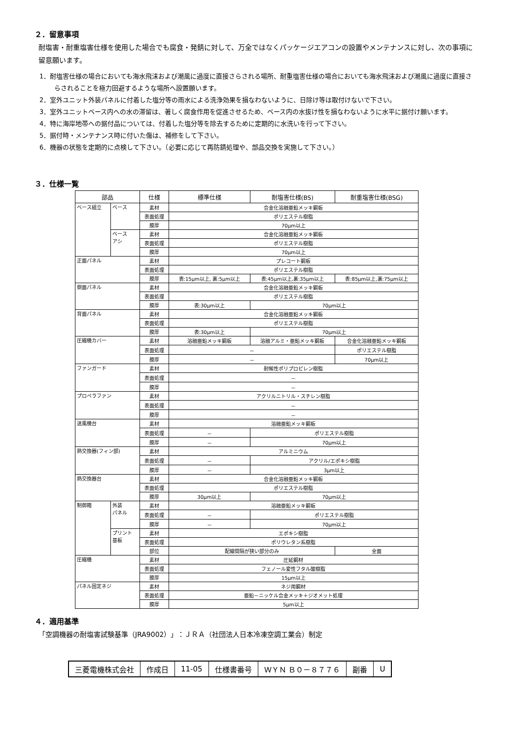２．留意事項
耐塩害・耐重塩害仕様を使用した場合でも腐食・発錆に対して、万全ではなくパッケージエアコンの設置やメンテナンスに対し、次の事項に留意願います。
1．耐塩害仕様の場合においても海水飛沫および潮風に過度に直接さらされる場所、耐重塩害仕様の場合においても海水飛沫および潮風に過度に直接さらされることを極力回避するような場所へ設置願います。
2．室外ユニット外装パネルに付着した塩分等の雨水による洗浄効果を損なわないように、日除け等は取付けないで下さい。
3．室外ユニットベース内への水の滞留は、著しく腐食作用を促進させるため、ベース内の水抜け性を損なわないように水平に据付け願います。
4．特に海岸地帯への据付品については、付着した塩分等を除去するために定期的に水洗いを行って下さい。
5．据付時・メンテナンス時に付いた傷は、補修をして下さい。
6．機器の状態を定期的に点検して下さい。（必要に応じて再防錆処理や、部品交換を実施して下さい。）
３．仕様一覧
| 部品 | | 仕様 | 標準仕様 | 耐塩害仕様(BS) | 耐重塩害仕様(BSG) |
| --- | --- | --- | --- | --- | --- |
| ベース組立 | ベース | 素材 | 合金化溶融亜鉛メッキ鋼板 | | |
| | | 表面処理 | ポリエステル樹脂 | | |
| | | 膜厚 | 70μm以上 | | |
| | ベース アシ | 素材 | 合金化溶融亜鉛メッキ鋼板 | | |
| | | 表面処理 | ポリエステル樹脂 | | |
| | | 膜厚 | 70μm以上 | | |
| 正面パネル | | 素材 | プレコート鋼板 | | |
| | | 表面処理 | ポリエステル樹脂 | | |
| | | 膜厚 | 表:15μm以上, 裏:5μm以上 | 表:45μm以上,裏:35μm以上 | 表:85μm以上,裏:75μm以上 |
| 側面パネル | | 素材 | 合金化溶融亜鉛メッキ鋼板 | | |
| | | 表面処理 | ポリエステル樹脂 | | |
| | | 膜厚 | 表:30μm以上 | 70μm以上 | |
| 背面パネル | | 素材 | 合金化溶融亜鉛メッキ鋼板 | | |
| | | 表面処理 | ポリエステル樹脂 | | |
| | | 膜厚 | 表:30μm以上 | 70μm以上 | |
| 圧縮機カバー | | 素材 | 溶融亜鉛メッキ鋼板 | 溶融アルミ・亜鉛メッキ鋼板 | 合金化溶融亜鉛メッキ鋼板 |
| | | 表面処理 | － | | ポリエステル樹脂 |
| | | 膜厚 | － | | 70μm以上 |
| ファンガード | | 素材 | 耐候性ポリプロピレン樹脂 | | |
| | | 表面処理 | － | | |
| | | 膜厚 | － | | |
| プロペラファン | | 素材 | アクリルニトリル・スチレン樹脂 | | |
| | | 表面処理 | － | | |
| | | 膜厚 | － | | |
| 送風機台 | | 素材 | 溶融亜鉛メッキ鋼板 | | |
| | | 表面処理 | － | ポリエステル樹脂 | |
| | | 膜厚 | － | 70μm以上 | |
| 熱交換器(フィン部) | | 素材 | アルミニウム | | |
| | | 表面処理 | － | アクリル/エポキシ樹脂 | |
| | | 膜厚 | － | 3μm以上 | |
| 熱交換器台 | | 素材 | 合金化溶融亜鉛メッキ鋼板 | | |
| | | 表面処理 | ポリエステル樹脂 | | |
| | | 膜厚 | 30μm以上 | 70μm以上 | |
| 制御箱 | 外装 パネル | 素材 | 溶融亜鉛メッキ鋼板 | | |
| | | 表面処理 | － | ポリエステル樹脂 | |
| | | 膜厚 | － | 70μm以上 | |
| | プリント 基板 | 素材 | エポキシ樹脂 | | |
| | | 表面処理 | ポリウレタン系樹脂 | | |
| | | 部位 | 配線間隔が狭い部分のみ | | 全面 |
| 圧縮機 | | 素材 | 圧延鋼材 | | |
| | | 表面処理 | フェノール変性フタル酸樹脂 | | |
| | | 膜厚 | 15μm以上 | | |
| パネル固定ネジ | | 素材 | ネジ用鋼材 | | |
| | | 表面処理 | 亜鉛－ニッケル合金メッキ＋ジオメット処理 | | |
| | | 膜厚 | 5μm以上 | | |
４．適用基準
「空調機器の耐塩害試験基準（JRA9002）」：ＪＲＡ（社団法人日本冷凍空調工業会）制定
| 三菱電機株式会社 | 作成日 | 11-05 | 仕様書番号 | ＷＹＮ Ｂ０－８７７６ | 副番 | U |